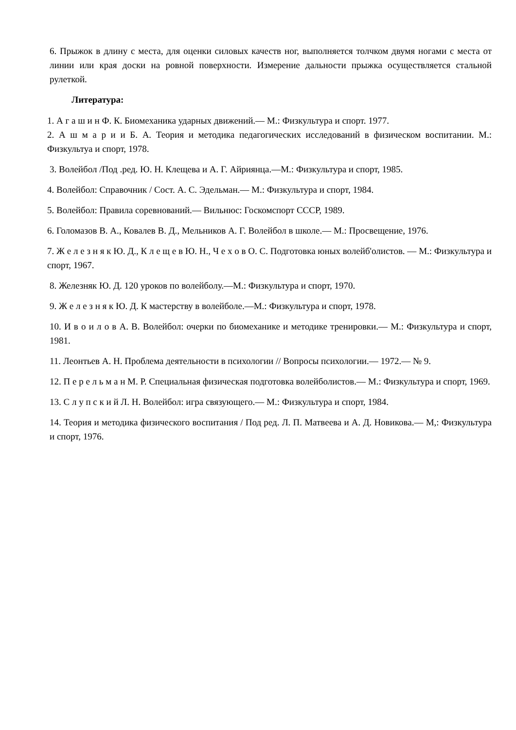6. Прыжок в длину с места, для оценки силовых качеств ног, выполняется толчком двумя ногами с места от линии или края доски на ровной поверхности. Измерение дальности прыжка осуществляется стальной рулеткой.
Литература:
1. А г а ш и н Ф. К. Биомеханика ударных движений.— М.: Физкультура и спорт. 1977.
2. А ш м а р и и Б. А. Теория и методика педагогических исследований в физическом воспитании. М.: Физкультуа и спорт, 1978.
3. Волейбол /Под .ред. Ю. Н. Клещева и А. Г. Айриянца.—М.: Физкультура и спорт, 1985.
4. Волейбол: Справочник / Сост. А. С. Эдельман.— М.: Физкультура и спорт, 1984.
5. Волейбол: Правила соревнований.— Вильнюс: Госкомспорт СССР, 1989.
6. Голомазов В. А., Ковалев В. Д., Мельников А. Г. Волейбол в школе.— М.: Просвещение, 1976.
7. Ж е л е з н я к Ю. Д., К л е щ е в Ю. Н., Ч е х о в О. С. Подготовка юных волейб'олистов. — М.: Физкультура и спорт, 1967.
8. Железняк Ю. Д. 120 уроков по волейболу.—М.: Физкультура и спорт, 1970.
9. Ж е л е з н я к Ю. Д. К мастерству в волейболе.—М.: Физкультура и спорт, 1978.
10. И в о и л о в А. В. Волейбол: очерки по биомеханике и методике тренировки.— М.: Физкультура и спорт, 1981.
11. Леонтьев А. Н. Проблема деятельности в психологии // Вопросы психологии.— 1972.— № 9.
12. П е р е л ь м а н М. Р. Специальная физическая подготовка волейболистов.— М.: Физкультура и спорт, 1969.
13. С л у п с к и й Л. Н. Волейбол: игра связующего.— М.: Физкультура и спорт, 1984.
14. Теория и методика физического воспитания / Под ред. Л. П. Матвеева и А. Д. Новикова.— М,: Физкультура и спорт, 1976.